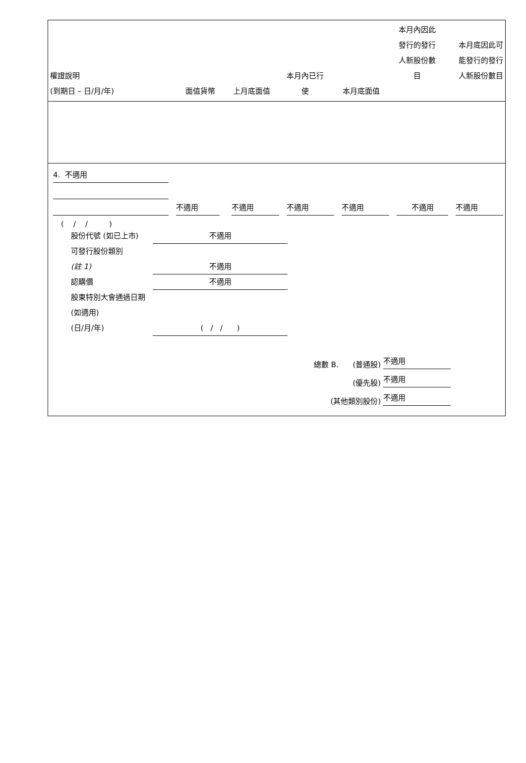| 權證說明 (到期日 – 日/月/年) | 面值貨幣 | 上月底面值 | 本月內已行 使 | 本月底面值 | 本月內因此 發行的發行 人新股份數 目 | 本月底因此可 能發行的發行 人新股份數目 |
4. 不適用
不適用
不適用
不適用
不適用
不適用
不適用
( / / )
股份代號 (如已上市)
不適用
可發行股份類別
(註 1)
不適用
認購價
不適用
股東特別大會通過日期 (如適用)
(日/月/年)
( / / )
總數 B. (普通股)
不適用
(優先股)
不適用
(其他類別股份)
不適用